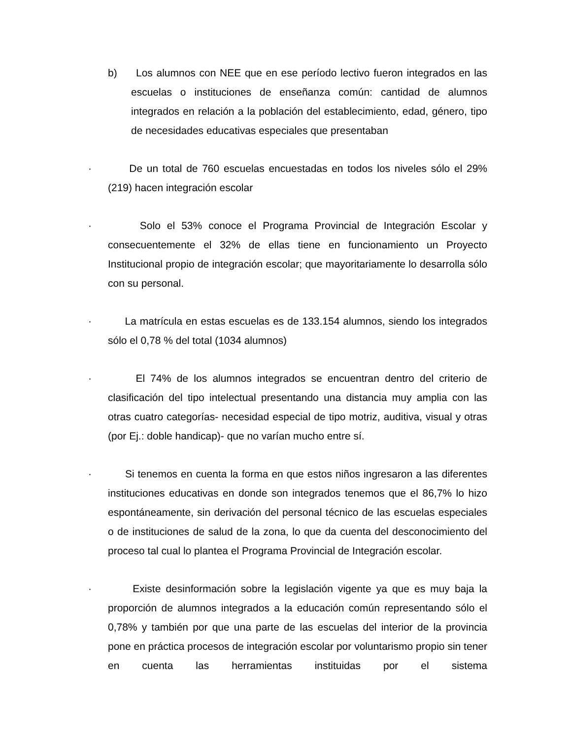b) Los alumnos con NEE que en ese período lectivo fueron integrados en las escuelas o instituciones de enseñanza común: cantidad de alumnos integrados en relación a la población del establecimiento, edad, género, tipo de necesidades educativas especiales que presentaban
· De un total de 760 escuelas encuestadas en todos los niveles sólo el 29% (219) hacen integración escolar
· Solo el 53% conoce el Programa Provincial de Integración Escolar y consecuentemente el 32% de ellas tiene en funcionamiento un Proyecto Institucional propio de integración escolar; que mayoritariamente lo desarrolla sólo con su personal.
· La matrícula en estas escuelas es de 133.154 alumnos, siendo los integrados sólo el 0,78 % del total (1034 alumnos)
· El 74% de los alumnos integrados se encuentran dentro del criterio de clasificación del tipo intelectual presentando una distancia muy amplia con las otras cuatro categorías- necesidad especial de tipo motriz, auditiva, visual y otras (por Ej.: doble handicap)- que no varían mucho entre sí.
· Si tenemos en cuenta la forma en que estos niños ingresaron a las diferentes instituciones educativas en donde son integrados tenemos que el 86,7% lo hizo espontáneamente, sin derivación del personal técnico de las escuelas especiales o de instituciones de salud de la zona, lo que da cuenta del desconocimiento del proceso tal cual lo plantea el Programa Provincial de Integración escolar.
· Existe desinformación sobre la legislación vigente ya que es muy baja la proporción de alumnos integrados a la educación común representando sólo el 0,78% y también por que una parte de las escuelas del interior de la provincia pone en práctica procesos de integración escolar por voluntarismo propio sin tener en cuenta las herramientas instituidas por el sistema